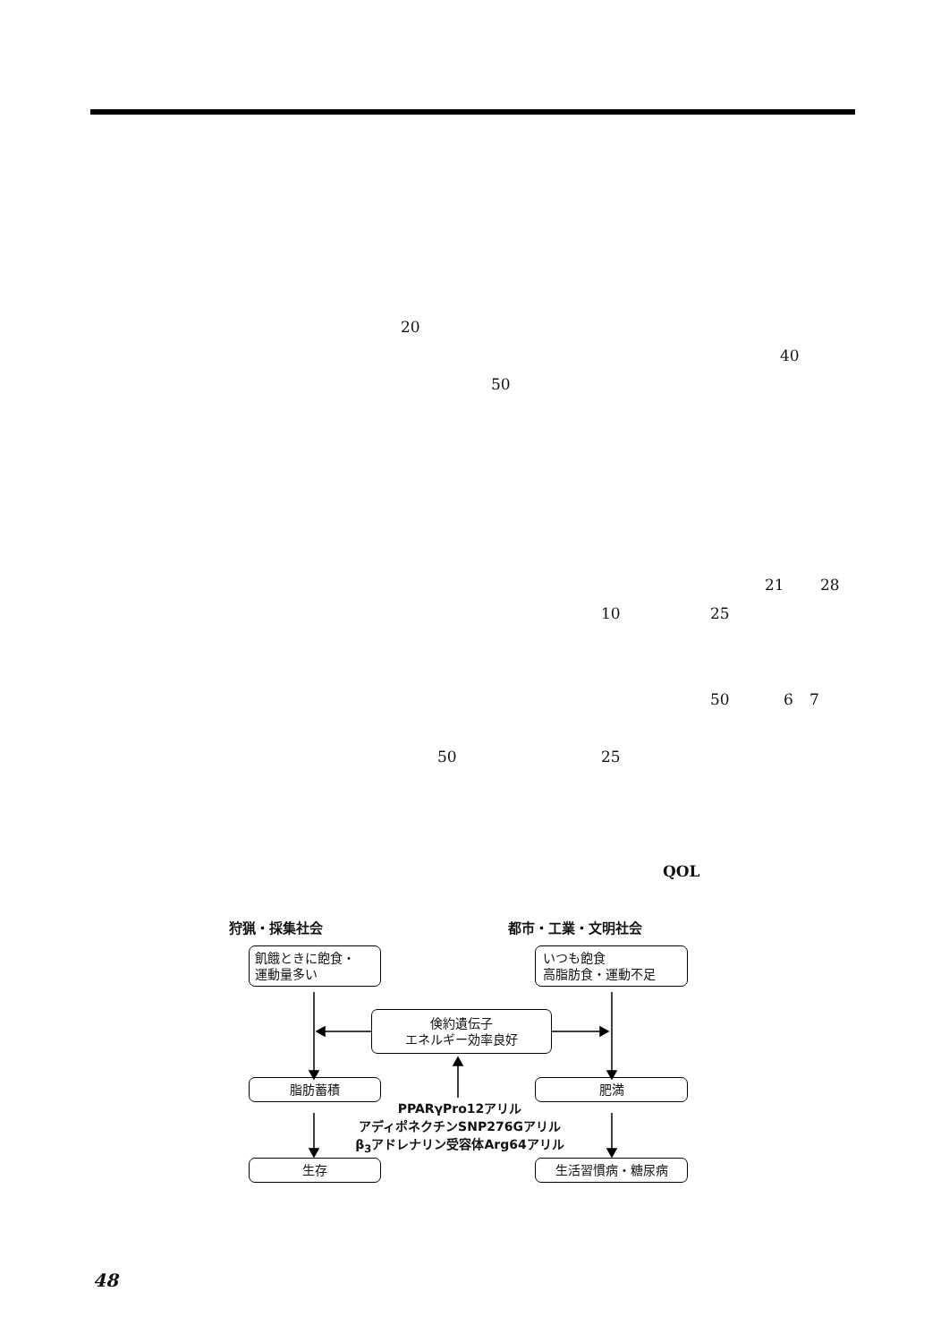20
40
50
21 28
10 25
50 6 7
50 25
QOL
狩猟・採集社会 都市・工業・文明社会
飢餓ときに飽食・
運動量多い
いつも飽食
高脂肪食・運動不足
倹約遺伝子
エネルギー効率良好
脂肪蓄積 肥満
PPARγPro12アリル
アディポネクチンSNP276Gアリル
β<sub>3</sub>アドレナリン受容体Arg64アリル
生存 生活習慣病・糖尿病
48